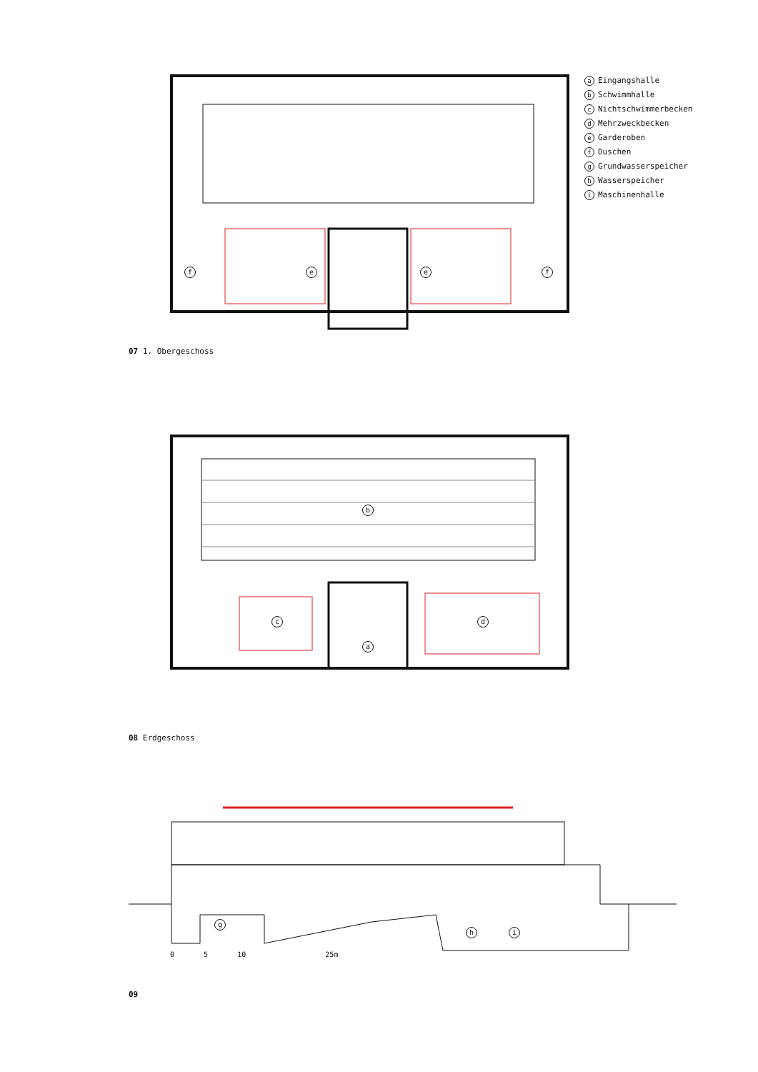a Eingangshalle
b Schwimmhalle
c Nichtschwimmerbecken
d Mehrzweckbecken
e Garderoben
f Duschen
g Grundwasserspeicher
h Wasserspeicher
i Maschinenhalle
f e e f
07 1. Obergeschoss
b
c d
a
08 Erdgeschoss
g
h i
0 5 10 25m
09